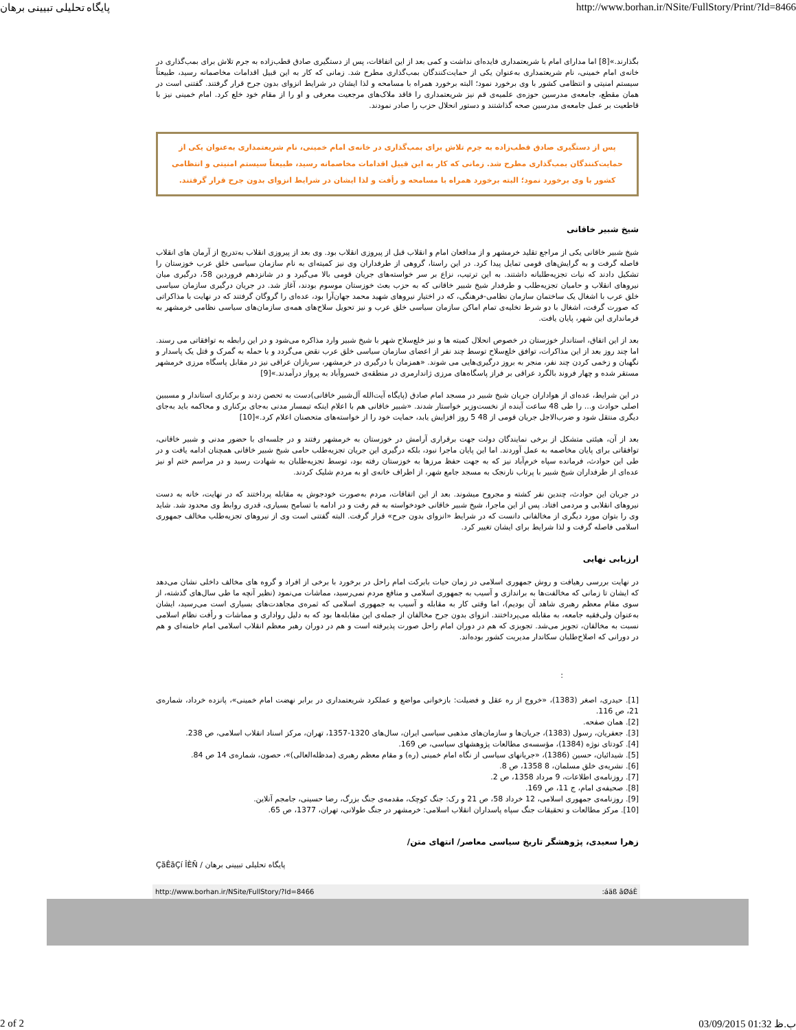پایگاه تحلیلی تبیینی برهان http://www.borhan.ir/NSite/FullStory/Print/?Id=8466
بگذارند.»[8] اما مدارای امام با شریعتمداری فایده‌ای نداشت و کمی بعد از این اتفاقات، پس از دستگیری صادق قطب‌زاده به جرم تلاش برای بمب‌گذاری در خانه‌ی امام خمینی، نام شریعتمداری به‌عنوان یکی از حمایت‌کنندگان بمب‌گذاری مطرح شد. زمانی که کار به این قبیل اقدامات مخاصمانه رسید، طبیعتاً سیستم امنیتی و انتظامی کشور با وی برخورد نمود؛ البته برخورد همراه با مسامحه و لذا ایشان در شرایط انزوای بدون جرح قرار گرفتند. گفتنی است در همان مقطع، جامعه‌ی مدرسین حوزه‌ی علمیه‌ی قم نیز شریعتمداری را فاقد ملاک‌های مرجعیت معرفی و او را از مقام خود خلع کرد. امام خمینی نیز با قاطعیت بر عمل جامعه‌ی مدرسین صحه گذاشتند و دستور انحلال حزب را صادر نمودند.
پس از دستگیری صادق قطب‌زاده به جرم تلاش برای بمب‌گذاری در خانه‌ی امام خمینی، نام شریعتمداری به‌عنوان یکی از حمایت‌کنندگان بمب‌گذاری مطرح شد. زمانی که کار به این قبیل اقدامات مخاصمانه رسید، طبیعتاً سیستم امنیتی و انتظامی کشور با وی برخورد نمود؛ البته برخورد همراه با مسامحه و رأفت و لذا ایشان در شرایط انزوای بدون جرح قرار گرفتند.
شیخ شبیر خاقانی
شیخ شبیر خاقانی یکی از مراجع تقلید خرمشهر و از مدافعان امام و انقلاب قبل از پیروزی انقلاب بود. وی بعد از پیروزی انقلاب به‌تدریج از آرمان های انقلاب فاصله گرفت و به گرایش‌های قومی تمایل پیدا کرد. در این راستا، گروهی از طرفداران وی نیز کمیته‌ای به نام سازمان سیاسی خلق عرب خوزستان را تشکیل دادند که نیات تجزیه‌طلبانه داشتند. به این ترتیب، نزاع بر سر خواسته‌های جریان قومی بالا می‌گیرد و در شانزدهم فروردین 58، درگیری میان نیروهای انقلاب و حامیان تجزیه‌طلب و طرفدار شیخ شبیر خاقانی که به حزب بعث خوزستان موسوم بودند، آغاز شد. در جریان درگیری سازمان سیاسی خلق عرب با اشغال یک ساختمان سازمان نظامی-فرهنگی، که در اختیار نیروهای شهید محمد جهان‌آرا بود، عده‌ای را گروگان گرفتند که در نهایت با مذاکراتی که صورت گرفت، اشغال با دو شرط تخلیه‌ی تمام اماکن سازمان سیاسی خلق عرب و نیز تحویل سلاح‌های همه‌ی سازمان‌های سیاسی نظامی خرمشهر به فرمانداری این شهر، پایان یافت.
بعد از این اتفاق، استاندار خوزستان در خصوص انحلال کمیته ها و نیز خلع‌سلاح شهر با شیخ شبیر وارد مذاکره می‌شود و در این رابطه به توافقاتی می رسند. اما چند روز بعد از این مذاکرات، توافق خلع‌سلاح توسط چند نفر از اعضای سازمان سیاسی خلق عرب نقض می‌گردد و با حمله به گمرک و قتل یک پاسدار و نگهبان و زخمی کردن چند نفر، منجر به بروز درگیری‌هایی می شوند. «همزمان با درگیری در خرمشهر، سربازان عراقی نیز در مقابل پاسگاه مرزی خرمشهر مستقر شده و چهار فروند بالگرد عراقی بر فراز پاسگاه‌های مرزی ژاندارمری در منطقه‌ی خسروآباد به پرواز درآمدند.»[9]
در این شرایط، عده‌ای از هواداران جریان شیخ شبیر در مسجد امام صادق (پایگاه آیت‌الله آل‌شبیر خاقانی)دست به تحصن زدند و برکناری استاندار و مسببین اصلی حوادث و... را طی 48 ساعت آینده از نخست‌وزیر خواستار شدند. «شبیر خاقانی هم با اعلام اینکه تیمسار مدنی به‌جای برکناری و محاکمه باید به‌جای دیگری منتقل شود و ضرب‌الاجل جریان قومی از 48 5 روز افزایش یابد، حمایت خود را از خواسته‌های متحصنان اعلام کرد.»[10]
بعد از آن، هیئتی متشکل از برخی نمایندگان دولت جهت برقراری آرامش در خوزستان به خرمشهر رفتند و در جلسه‌ای با حضور مدنی و شبیر خاقانی، توافقاتی برای پایان مخاصمه به عمل آوردند. اما این پایان ماجرا نبود، بلکه درگیری این جریان تجزیه‌طلب حامی شیخ شبیر خاقانی همچنان ادامه یافت و در طی این حوادث، فرمانده سپاه خرم‌آباد نیز که به جهت حفظ مرزها به خوزستان رفته بود، توسط تجزیه‌طلبان به شهادت رسید و در مراسم ختم او نیز عده‌ای از طرفداران شیخ شبیر با پرتاب نارنجک به مسجد جامع شهر، از اطراف خانه‌ی او به مردم شلیک کردند.
در جریان این حوادث، چندین نفر کشته و مجروح میشوند. بعد از این اتفاقات، مردم به‌صورت خودجوش به مقابله پرداختند که در نهایت، خانه به دست نیروهای انقلابی و مردمی افتاد. پس از این ماجرا، شیخ شبیر خاقانی خودخواسته به قم رفت و در ادامه با تسامح بسیاری، قدری روابط وی محدود شد. شاید وی را بتوان مورد دیگری از مخالفانی دانست که در شرایط «انزوای بدون جرح» قرار گرفت. البته گفتنی است وی از نیروهای تجزیه‌طلب مخالف جمهوری اسلامی فاصله گرفت و لذا شرایط برای ایشان تغییر کرد.
ارزیابی نهایی
در نهایت بررسی رهیافت و روش جمهوری اسلامی در زمان حیات بابرکت امام راحل در برخورد با برخی از افراد و گروه های مخالف داخلی نشان می‌دهد که ایشان تا زمانی که مخالفت‌ها به براندازی و آسیب به جمهوری اسلامی و منافع مردم نمی‌رسید، مماشات می‌نمود (نظیر آنچه ما طی سال‌های گذشته، از سوی مقام معظم رهبری شاهد آن بودیم)، اما وقتی کار به مقابله و آسیب به جمهوری اسلامی که ثمره‌ی مجاهدت‌های بسیاری است می‌رسید، ایشان به‌عنوان ولی‌فقیه جامعه، به مقابله می‌پرداختند. انزوای بدون جرح مخالفان از جمله‌ی این مقابله‌ها بود که به دلیل رواداری و مماشات و رأفت نظام اسلامی نسبت به مخالفان، تجویز می‌شد. تجویزی که هم در دوران امام راحل صورت پذیرفته است و هم در دوران رهبر معظم انقلاب اسلامی امام خامنه‌ای و هم در دورانی که اصلاح‌طلبان سکاندار مدیریت کشور بوده‌اند.
:
[1]. حیدری، اصغر (1383)، «خروج از ره عقل و فضیلت: بازخوانی مواضع و عملکرد شریعتمداری در برابر نهضت امام خمینی»، پانزده خرداد، شماره‌ی 21، ص 116.
[2]. همان صفحه.
[3]. جعفریان، رسول (1383)، جریان‌ها و سازمان‌های مذهبی سیاسی ایران، سال‌های 1320-1357، تهران، مرکز اسناد انقلاب اسلامی، ص 238.
[4]. کودتای نوژه (1384)، مؤسسه‌ی مطالعات پژوهشهای سیاسی، ص 169.
[5]. شیدائیان، حسین (1386)، «جریانهای سیاسی از نگاه امام خمینی (ره) و مقام معظم رهبری (مدظله‌العالی)»، حصون، شماره‌ی 14 ص 84.
[6]. نشریه‌ی خلق مسلمان، 8 1358، ص 8.
[7]. روزنامه‌ی اطلاعات، 9 مرداد 1358، ص 2.
[8]. صحیفه‌ی امام، ج 11، ص 169.
[9]. روزنامه‌ی جمهوری اسلامی، 12 خرداد 58، ص 21 و رک: جنگ کوچک، مقدمه‌ی جنگ بزرگ، رضا حسینی، جامجم آنلاین.
[10]. مرکز مطالعات و تحقیقات جنگ سپاه پاسداران انقلاب اسلامی: خرمشهر در جنگ طولانی، تهران، 1377، ص 65.
زهرا سعیدی، پژوهشگر تاریخ سیاسی معاصر/ انتهای متن/
پایگاه تحلیلی تبیینی برهان / ÇãÊãÇí ÎÈÑ
http://www.borhan.ir/NSite/FullStory/?Id=8466:áäß ãØáÈ
2 of 2 03/09/2015 01:32 ب.ظ